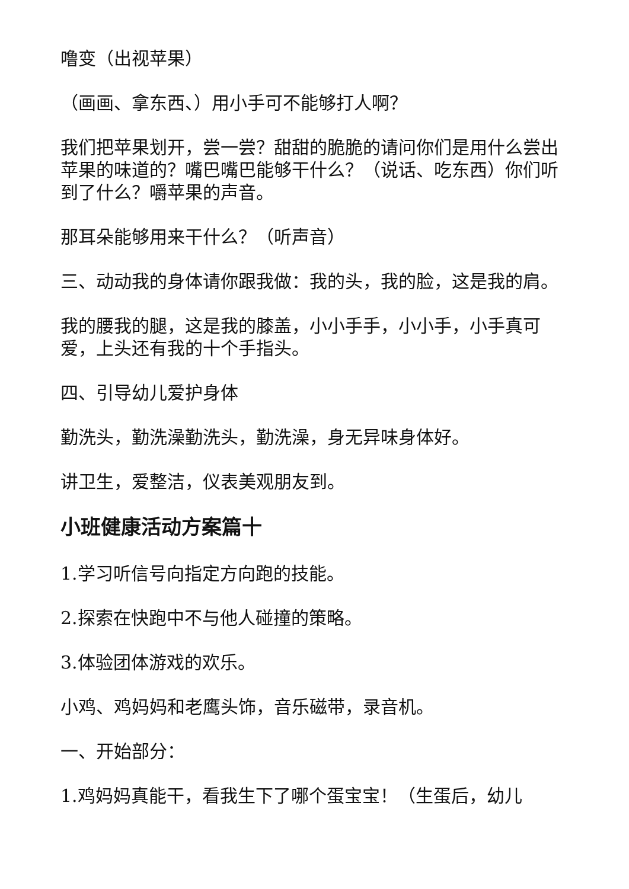噜变（出视苹果）
（画画、拿东西、）用小手可不能够打人啊？
我们把苹果划开，尝一尝？甜甜的脆脆的请问你们是用什么尝出苹果的味道的？嘴巴嘴巴能够干什么？（说话、吃东西）你们听到了什么？嚼苹果的声音。
那耳朵能够用来干什么？（听声音）
三、动动我的身体请你跟我做：我的头，我的脸，这是我的肩。
我的腰我的腿，这是我的膝盖，小小手手，小小手，小手真可爱，上头还有我的十个手指头。
四、引导幼儿爱护身体
勤洗头，勤洗澡勤洗头，勤洗澡，身无异味身体好。
讲卫生，爱整洁，仪表美观朋友到。
小班健康活动方案篇十
1.学习听信号向指定方向跑的技能。
2.探索在快跑中不与他人碰撞的策略。
3.体验团体游戏的欢乐。
小鸡、鸡妈妈和老鹰头饰，音乐磁带，录音机。
一、开始部分：
1.鸡妈妈真能干，看我生下了哪个蛋宝宝！（生蛋后，幼儿